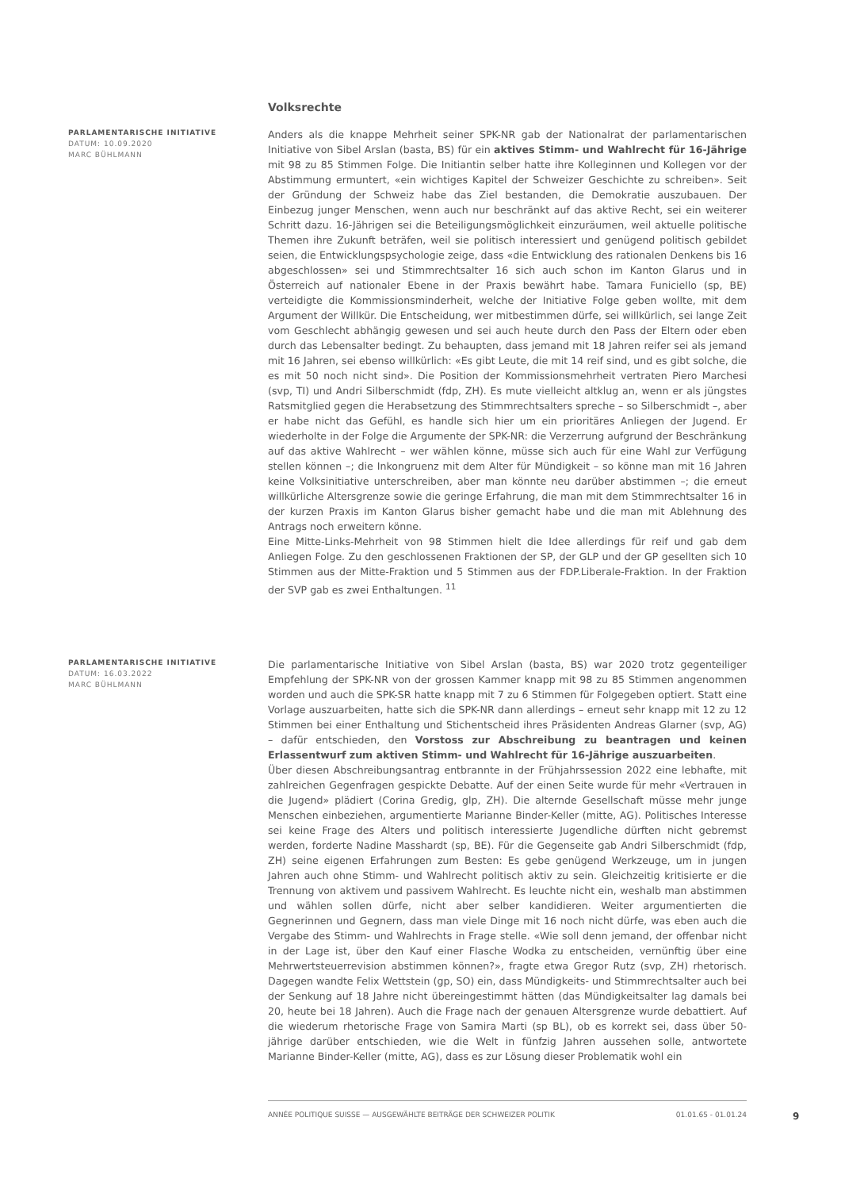Volksrechte
PARLAMENTARISCHE INITIATIVE
DATUM: 10.09.2020
MARC BÜHLMANN
Anders als die knappe Mehrheit seiner SPK-NR gab der Nationalrat der parlamentarischen Initiative von Sibel Arslan (basta, BS) für ein aktives Stimm- und Wahlrecht für 16-Jährige mit 98 zu 85 Stimmen Folge. Die Initiantin selber hatte ihre Kolleginnen und Kollegen vor der Abstimmung ermuntert, «ein wichtiges Kapitel der Schweizer Geschichte zu schreiben». Seit der Gründung der Schweiz habe das Ziel bestanden, die Demokratie auszubauen. Der Einbezug junger Menschen, wenn auch nur beschränkt auf das aktive Recht, sei ein weiterer Schritt dazu. 16-Jährigen sei die Beteiligungsmöglichkeit einzuräumen, weil aktuelle politische Themen ihre Zukunft beträfen, weil sie politisch interessiert und genügend politisch gebildet seien, die Entwicklungspsychologie zeige, dass «die Entwicklung des rationalen Denkens bis 16 abgeschlossen» sei und Stimmrechtsalter 16 sich auch schon im Kanton Glarus und in Österreich auf nationaler Ebene in der Praxis bewährt habe. Tamara Funiciello (sp, BE) verteidigte die Kommissionsminderheit, welche der Initiative Folge geben wollte, mit dem Argument der Willkür. Die Entscheidung, wer mitbestimmen dürfe, sei willkürlich, sei lange Zeit vom Geschlecht abhängig gewesen und sei auch heute durch den Pass der Eltern oder eben durch das Lebensalter bedingt. Zu behaupten, dass jemand mit 18 Jahren reifer sei als jemand mit 16 Jahren, sei ebenso willkürlich: «Es gibt Leute, die mit 14 reif sind, und es gibt solche, die es mit 50 noch nicht sind». Die Position der Kommissionsmehrheit vertraten Piero Marchesi (svp, TI) und Andri Silberschmidt (fdp, ZH). Es mute vielleicht altklug an, wenn er als jüngstes Ratsmitglied gegen die Herabsetzung des Stimmrechtsalters spreche – so Silberschmidt –, aber er habe nicht das Gefühl, es handle sich hier um ein prioritäres Anliegen der Jugend. Er wiederholte in der Folge die Argumente der SPK-NR: die Verzerrung aufgrund der Beschränkung auf das aktive Wahlrecht – wer wählen könne, müsse sich auch für eine Wahl zur Verfügung stellen können –; die Inkongruenz mit dem Alter für Mündigkeit – so könne man mit 16 Jahren keine Volksinitiative unterschreiben, aber man könnte neu darüber abstimmen –; die erneut willkürliche Altersgrenze sowie die geringe Erfahrung, die man mit dem Stimmrechtsalter 16 in der kurzen Praxis im Kanton Glarus bisher gemacht habe und die man mit Ablehnung des Antrags noch erweitern könne.
Eine Mitte-Links-Mehrheit von 98 Stimmen hielt die Idee allerdings für reif und gab dem Anliegen Folge. Zu den geschlossenen Fraktionen der SP, der GLP und der GP gesellten sich 10 Stimmen aus der Mitte-Fraktion und 5 Stimmen aus der FDP.Liberale-Fraktion. In der Fraktion der SVP gab es zwei Enthaltungen. <sup>11</sup>
PARLAMENTARISCHE INITIATIVE
DATUM: 16.03.2022
MARC BÜHLMANN
Die parlamentarische Initiative von Sibel Arslan (basta, BS) war 2020 trotz gegenteiliger Empfehlung der SPK-NR von der grossen Kammer knapp mit 98 zu 85 Stimmen angenommen worden und auch die SPK-SR hatte knapp mit 7 zu 6 Stimmen für Folgegeben optiert. Statt eine Vorlage auszuarbeiten, hatte sich die SPK-NR dann allerdings – erneut sehr knapp mit 12 zu 12 Stimmen bei einer Enthaltung und Stichentscheid ihres Präsidenten Andreas Glarner (svp, AG) – dafür entschieden, den Vorstoss zur Abschreibung zu beantragen und keinen Erlassentwurf zum aktiven Stimm- und Wahlrecht für 16-Jährige auszuarbeiten.
Über diesen Abschreibungsantrag entbrannte in der Frühjahrssession 2022 eine lebhafte, mit zahlreichen Gegenfragen gespickte Debatte. Auf der einen Seite wurde für mehr «Vertrauen in die Jugend» plädiert (Corina Gredig, glp, ZH). Die alternde Gesellschaft müsse mehr junge Menschen einbeziehen, argumentierte Marianne Binder-Keller (mitte, AG). Politisches Interesse sei keine Frage des Alters und politisch interessierte Jugendliche dürften nicht gebremst werden, forderte Nadine Masshardt (sp, BE). Für die Gegenseite gab Andri Silberschmidt (fdp, ZH) seine eigenen Erfahrungen zum Besten: Es gebe genügend Werkzeuge, um in jungen Jahren auch ohne Stimm- und Wahlrecht politisch aktiv zu sein. Gleichzeitig kritisierte er die Trennung von aktivem und passivem Wahlrecht. Es leuchte nicht ein, weshalb man abstimmen und wählen sollen dürfe, nicht aber selber kandidieren. Weiter argumentierten die Gegnerinnen und Gegnern, dass man viele Dinge mit 16 noch nicht dürfe, was eben auch die Vergabe des Stimm- und Wahlrechts in Frage stelle. «Wie soll denn jemand, der offenbar nicht in der Lage ist, über den Kauf einer Flasche Wodka zu entscheiden, vernünftig über eine Mehrwertsteuerrevision abstimmen können?», fragte etwa Gregor Rutz (svp, ZH) rhetorisch. Dagegen wandte Felix Wettstein (gp, SO) ein, dass Mündigkeits- und Stimmrechtsalter auch bei der Senkung auf 18 Jahre nicht übereingestimmt hätten (das Mündigkeitsalter lag damals bei 20, heute bei 18 Jahren). Auch die Frage nach der genauen Altersgrenze wurde debattiert. Auf die wiederum rhetorische Frage von Samira Marti (sp BL), ob es korrekt sei, dass über 50-jährige darüber entschieden, wie die Welt in fünfzig Jahren aussehen solle, antwortete Marianne Binder-Keller (mitte, AG), dass es zur Lösung dieser Problematik wohl ein
ANNÉE POLITIQUE SUISSE — AUSGEWÄHLTE BEITRÄGE DER SCHWEIZER POLITIK 01.01.65 - 01.01.24
9